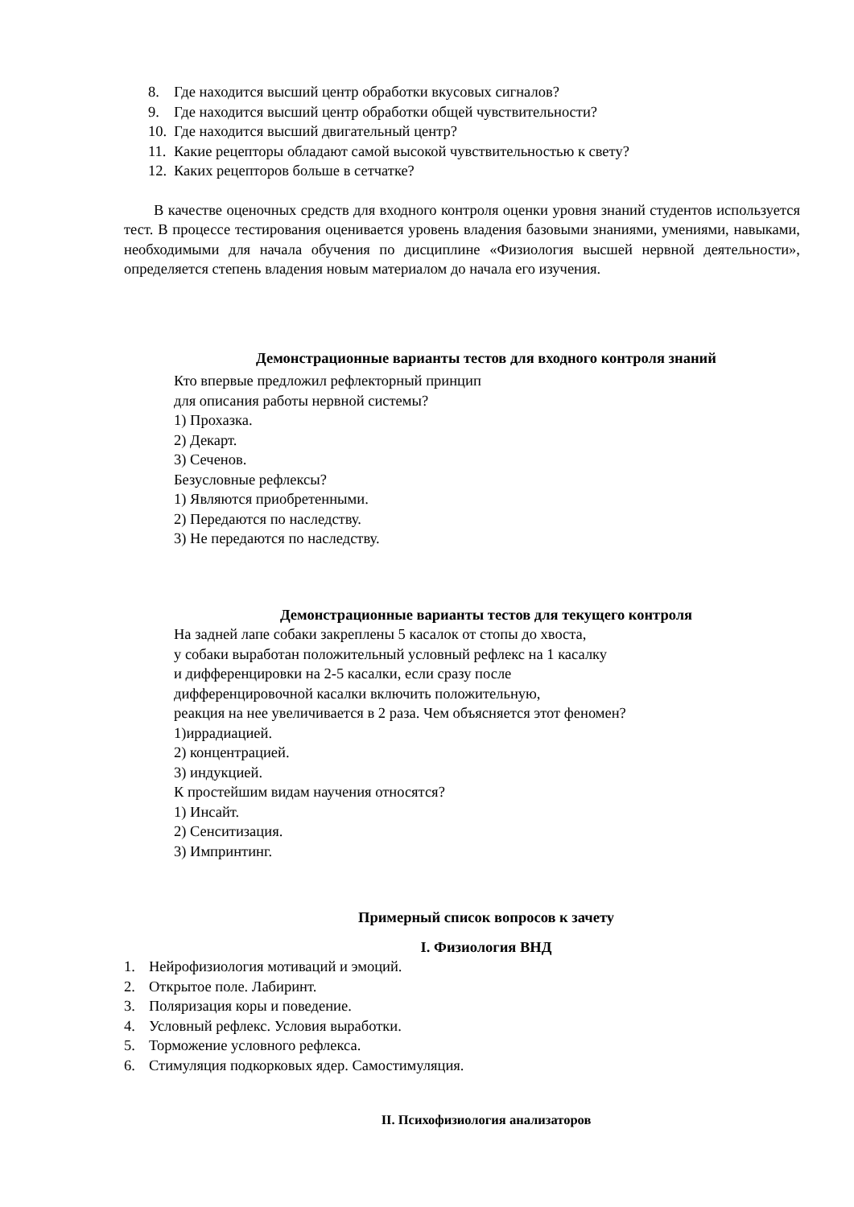8. Где находится высший центр обработки вкусовых сигналов?
9. Где находится высший центр обработки общей чувствительности?
10. Где находится высший двигательный центр?
11. Какие рецепторы обладают самой высокой чувствительностью к свету?
12. Каких рецепторов больше в сетчатке?
В качестве оценочных средств для входного контроля оценки уровня знаний студентов используется тест. В процессе тестирования оценивается уровень владения базовыми знаниями, умениями, навыками, необходимыми для начала обучения по дисциплине «Физиология высшей нервной деятельности», определяется степень владения новым материалом до начала его изучения.
Демонстрационные варианты тестов для входного контроля знаний
Кто впервые предложил рефлекторный принцип
для описания работы нервной системы?
1) Прохазка.
2) Декарт.
3) Сеченов.
Безусловные рефлексы?
1) Являются приобретенными.
2) Передаются по наследству.
3) Не передаются по наследству.
Демонстрационные варианты тестов для текущего контроля
На задней лапе собаки закреплены 5 касалок от стопы до хвоста,
у собаки выработан положительный условный рефлекс на 1 касалку
и дифференцировки на 2-5 касалки, если сразу после
дифференцировочной касалки включить положительную,
реакция на нее увеличивается в 2 раза. Чем объясняется этот феномен?
1)иррадиацией.
2) концентрацией.
3) индукцией.
К простейшим видам научения относятся?
1) Инсайт.
2) Сенситизация.
3) Импринтинг.
Примерный список вопросов к зачету
I. Физиология ВНД
1. Нейрофизиология мотиваций и эмоций.
2. Открытое поле. Лабиринт.
3. Поляризация коры и поведение.
4. Условный рефлекс. Условия выработки.
5. Торможение условного рефлекса.
6. Стимуляция подкорковых ядер. Самостимуляция.
II. Психофизиология анализаторов